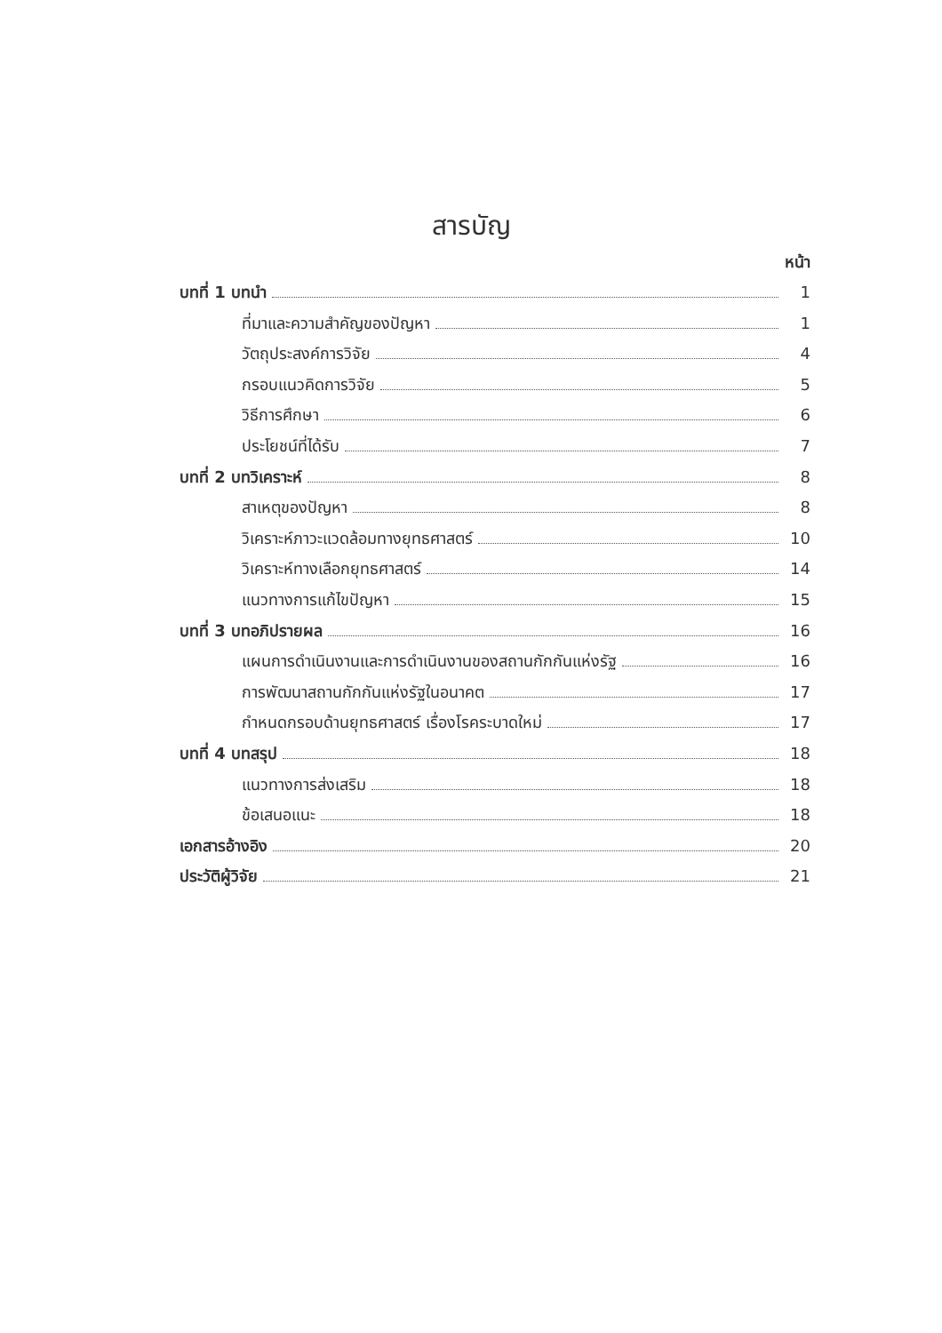สารบัญ
หน้า
บทที่ 1 บทนำ 1
ที่มาและความสำคัญของปัญหา 1
วัตถุประสงค์การวิจัย 4
กรอบแนวคิดการวิจัย 5
วิธีการศึกษา 6
ประโยชน์ที่ได้รับ 7
บทที่ 2 บทวิเคราะห์ 8
สาเหตุของปัญหา 8
วิเคราะห์ภาวะแวดล้อมทางยุทธศาสตร์ 10
วิเคราะห์ทางเลือกยุทธศาสตร์ 14
แนวทางการแก้ไขปัญหา 15
บทที่ 3 บทอภิปรายผล 16
แผนการดำเนินงานและการดำเนินงานของสถานกักกันแห่งรัฐ 16
การพัฒนาสถานกักกันแห่งรัฐในอนาคต 17
กำหนดกรอบด้านยุทธศาสตร์ เรื่องโรคระบาดใหม่ 17
บทที่ 4 บทสรุป 18
แนวทางการส่งเสริม 18
ข้อเสนอแนะ 18
เอกสารอ้างอิง 20
ประวัติผู้วิจัย 21